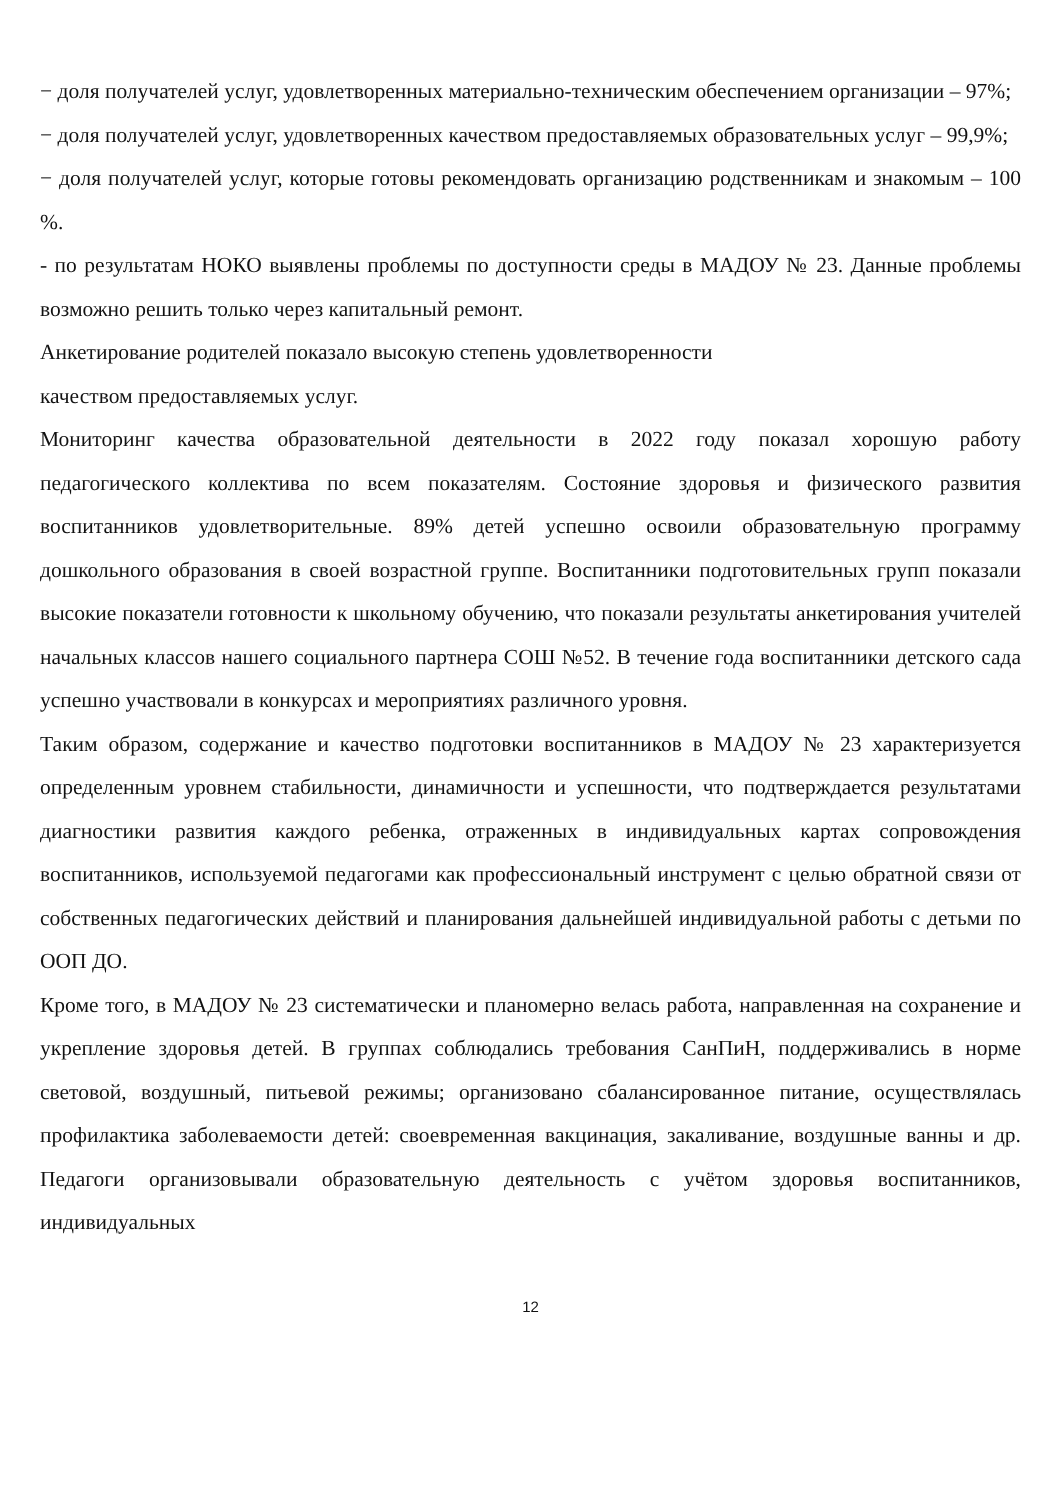− доля получателей услуг, удовлетворенных материально-техническим обеспечением организации – 97%;
− доля получателей услуг, удовлетворенных качеством предоставляемых образовательных услуг – 99,9%;
− доля получателей услуг, которые готовы рекомендовать организацию родственникам и знакомым – 100 %.
- по результатам НОКО выявлены проблемы по доступности среды в МАДОУ № 23. Данные проблемы возможно решить только через капитальный ремонт.
Анкетирование родителей показало высокую степень удовлетворенности
качеством предоставляемых услуг.
Мониторинг качества образовательной деятельности в 2022 году показал хорошую работу педагогического коллектива по всем показателям. Состояние здоровья и физического развития воспитанников удовлетворительные. 89% детей успешно освоили образовательную программу дошкольного образования в своей возрастной группе. Воспитанники подготовительных групп показали высокие показатели готовности к школьному обучению, что показали результаты анкетирования учителей начальных классов нашего социального партнера СОШ №52. В течение года воспитанники детского сада успешно участвовали в конкурсах и мероприятиях различного уровня.
Таким образом, содержание и качество подготовки воспитанников в МАДОУ № 23 характеризуется определенным уровнем стабильности, динамичности и успешности, что подтверждается результатами диагностики развития каждого ребенка, отраженных в индивидуальных картах сопровождения воспитанников, используемой педагогами как профессиональный инструмент с целью обратной связи от собственных педагогических действий и планирования дальнейшей индивидуальной работы с детьми по ООП ДО.
Кроме того, в МАДОУ № 23 систематически и планомерно велась работа, направленная на сохранение и укрепление здоровья детей. В группах соблюдались требования СанПиН, поддерживались в норме световой, воздушный, питьевой режимы; организовано сбалансированное питание, осуществлялась профилактика заболеваемости детей: своевременная вакцинация, закаливание, воздушные ванны и др. Педагоги организовывали образовательную деятельность с учётом здоровья воспитанников, индивидуальных
12